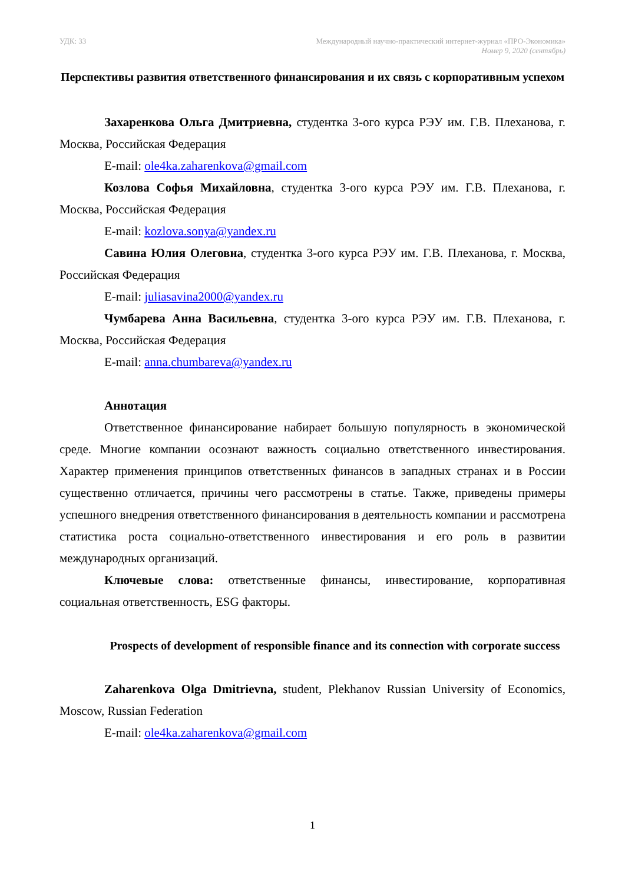УДК: 33 Международный научно-практический интернет-журнал «ПРО-Экономика»
Номер 9, 2020 (сентябрь)
Перспективы развития ответственного финансирования и их связь с корпоративным успехом
Захаренкова Ольга Дмитриевна, студентка 3-ого курса РЭУ им. Г.В. Плеханова, г. Москва, Российская Федерация
E-mail: ole4ka.zaharenkova@gmail.com
Козлова Софья Михайловна, студентка 3-ого курса РЭУ им. Г.В. Плеханова, г. Москва, Российская Федерация
E-mail: kozlova.sonya@yandex.ru
Савина Юлия Олеговна, студентка 3-ого курса РЭУ им. Г.В. Плеханова, г. Москва, Российская Федерация
E-mail: juliasavina2000@yandex.ru
Чумбарева Анна Васильевна, студентка 3-ого курса РЭУ им. Г.В. Плеханова, г. Москва, Российская Федерация
E-mail: anna.chumbareva@yandex.ru
Аннотация
Ответственное финансирование набирает большую популярность в экономической среде. Многие компании осознают важность социально ответственного инвестирования. Характер применения принципов ответственных финансов в западных странах и в России существенно отличается, причины чего рассмотрены в статье. Также, приведены примеры успешного внедрения ответственного финансирования в деятельность компании и рассмотрена статистика роста социально-ответственного инвестирования и его роль в развитии международных организаций.
Ключевые слова: ответственные финансы, инвестирование, корпоративная социальная ответственность, ESG факторы.
Prospects of development of responsible finance and its connection with corporate success
Zaharenkova Olga Dmitrievna, student, Plekhanov Russian University of Economics, Moscow, Russian Federation
E-mail: ole4ka.zaharenkova@gmail.com
1